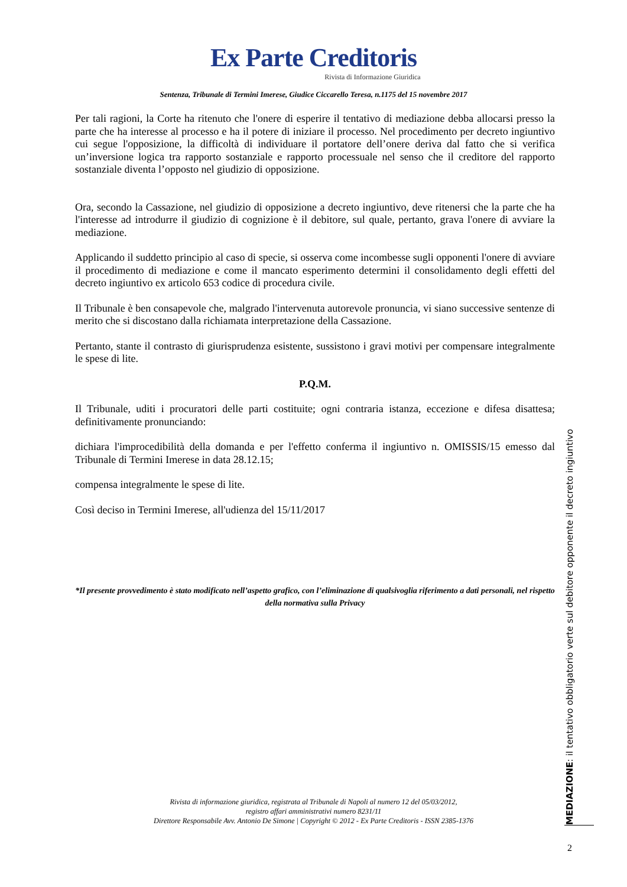Ex Parte Creditoris
Rivista di Informazione Giuridica
Sentenza, Tribunale di Termini Imerese, Giudice Ciccarello Teresa, n.1175 del 15 novembre 2017
Per tali ragioni, la Corte ha ritenuto che l'onere di esperire il tentativo di mediazione debba allocarsi presso la parte che ha interesse al processo e ha il potere di iniziare il processo. Nel procedimento per decreto ingiuntivo cui segue l'opposizione, la difficoltà di individuare il portatore dell’onere deriva dal fatto che si verifica un’inversione logica tra rapporto sostanziale e rapporto processuale nel senso che il creditore del rapporto sostanziale diventa l’opposto nel giudizio di opposizione.
Ora, secondo la Cassazione, nel giudizio di opposizione a decreto ingiuntivo, deve ritenersi che la parte che ha l'interesse ad introdurre il giudizio di cognizione è il debitore, sul quale, pertanto, grava l'onere di avviare la mediazione.
Applicando il suddetto principio al caso di specie, si osserva come incombesse sugli opponenti l'onere di avviare il procedimento di mediazione e come il mancato esperimento determini il consolidamento degli effetti del decreto ingiuntivo ex articolo 653 codice di procedura civile.
Il Tribunale è ben consapevole che, malgrado l'intervenuta autorevole pronuncia, vi siano successive sentenze di merito che si discostano dalla richiamata interpretazione della Cassazione.
Pertanto, stante il contrasto di giurisprudenza esistente, sussistono i gravi motivi per compensare integralmente le spese di lite.
P.Q.M.
Il Tribunale, uditi i procuratori delle parti costituite; ogni contraria istanza, eccezione e difesa disattesa; definitivamente pronunciando:
dichiara l'improcedibilità della domanda e per l'effetto conferma il ingiuntivo n. OMISSIS/15 emesso dal Tribunale di Termini Imerese in data 28.12.15;
compensa integralmente le spese di lite.
Così deciso in Termini Imerese, all'udienza del 15/11/2017
*Il presente provvedimento è stato modificato nell’aspetto grafico, con l’eliminazione di qualsivoglia riferimento a dati personali, nel rispetto della normativa sulla Privacy
Rivista di informazione giuridica, registrata al Tribunale di Napoli al numero 12 del 05/03/2012,
registro affari amministrativi numero 8231/11
Direttore Responsabile Avv. Antonio De Simone | Copyright © 2012 - Ex Parte Creditoris - ISSN 2385-1376
MEDIAZIONE: il tentativo obbligatorio verte sul debitore opponente il decreto ingiuntivo
2